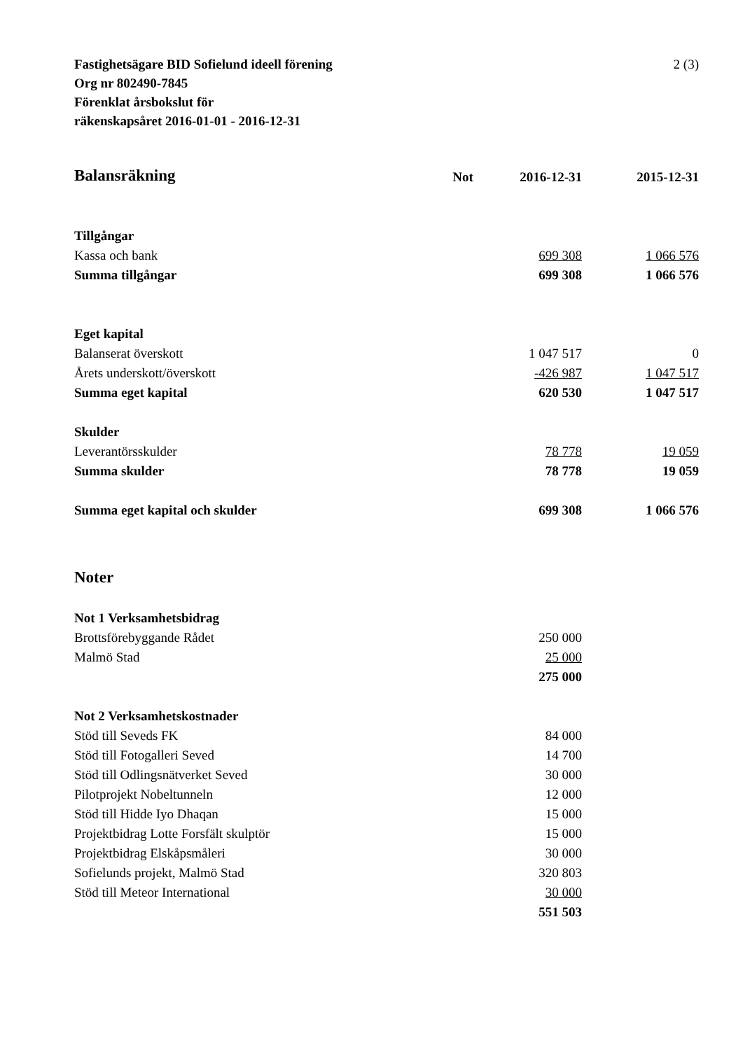Fastighetsägare BID Sofielund ideell förening
Org nr 802490-7845
Förenklat årsbokslut för
räkenskapsåret 2016-01-01 - 2016-12-31
2 (3)
| Balansräkning | Not | 2016-12-31 | | 2015-12-31 |
| Tillgångar | | | | |
| Kassa och bank | | 699 308 | | 1 066 576 |
| Summa tillgångar | | 699 308 | | 1 066 576 |
| Eget kapital | | | | |
| Balanserat överskott | | 1 047 517 | | 0 |
| Årets underskott/överskott | | -426 987 | | 1 047 517 |
| Summa eget kapital | | 620 530 | | 1 047 517 |
| Skulder | | | | |
| Leverantörsskulder | | 78 778 | | 19 059 |
| Summa skulder | | 78 778 | | 19 059 |
| Summa eget kapital och skulder | | 699 308 | | 1 066 576 |
| Noter | | | | |
| Not 1 Verksamhetsbidrag | | | | |
| Brottsförebyggande Rådet | | 250 000 | | |
| Malmö Stad | | 25 000 | | |
| | | 275 000 | | |
| Not 2 Verksamhetskostnader | | | | |
| Stöd till Seveds FK | | 84 000 | | |
| Stöd till Fotogalleri Seved | | 14 700 | | |
| Stöd till Odlingsnätverket Seved | | 30 000 | | |
| Pilotprojekt Nobeltunneln | | 12 000 | | |
| Stöd till Hidde Iyo Dhaqan | | 15 000 | | |
| Projektbidrag Lotte Forsfält skulptör | | 15 000 | | |
| Projektbidrag Elskåpsmåleri | | 30 000 | | |
| Sofielunds projekt, Malmö Stad | | 320 803 | | |
| Stöd till Meteor International | | 30 000 | | |
| | | 551 503 | | |